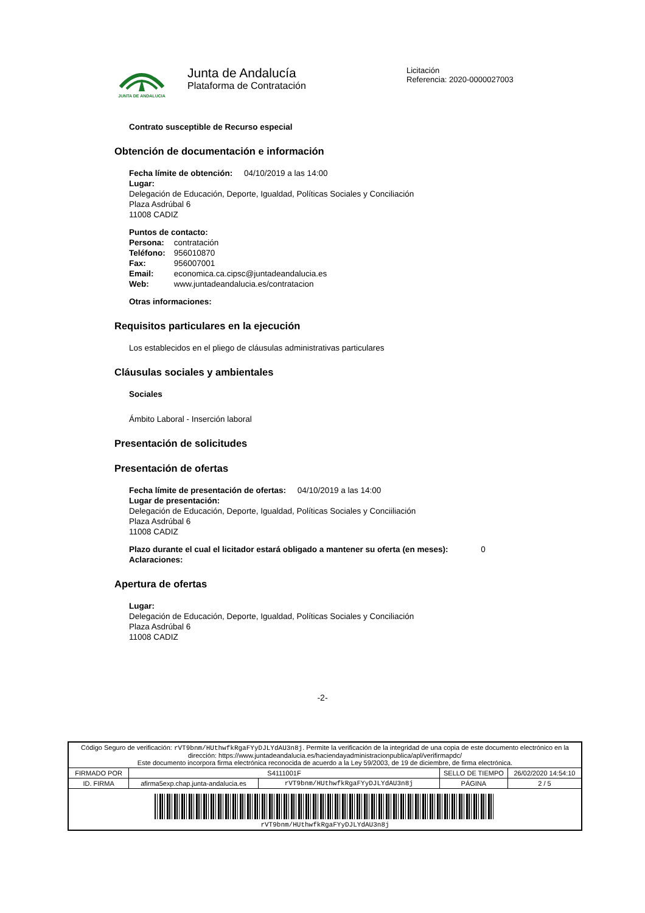JUNTA DE ANDALUCIA
Junta de Andalucía
Plataforma de Contratación
Licitación
Referencia: 2020-0000027003
Contrato susceptible de Recurso especial
Obtención de documentación e información
Fecha límite de obtención: 04/10/2019 a las 14:00
Lugar:
Delegación de Educación, Deporte, Igualdad, Políticas Sociales y Conciliación
Plaza Asdrúbal 6
11008 CADIZ
Puntos de contacto:
| Persona: | contratación |
| Teléfono: | 956010870 |
| Fax: | 956007001 |
| Email: | economica.ca.cipsc@juntadeandalucia.es |
| Web: | www.juntadeandalucia.es/contratacion |
Otras informaciones:
Requisitos particulares en la ejecución
Los establecidos en el pliego de cláusulas administrativas particulares
Cláusulas sociales y ambientales
Sociales
Ámbito Laboral - Inserción laboral
Presentación de solicitudes
Presentación de ofertas
Fecha límite de presentación de ofertas: 04/10/2019 a las 14:00
Lugar de presentación:
Delegación de Educación, Deporte, Igualdad, Políticas Sociales y Conciiliación
Plaza Asdrúbal 6
11008 CADIZ
Plazo durante el cual el licitador estará obligado a mantener su oferta (en meses): 0
Aclaraciones:
Apertura de ofertas
Lugar:
Delegación de Educación, Deporte, Igualdad, Políticas Sociales y Conciliación
Plaza Asdrúbal 6
11008 CADIZ
-2-
| Código Seguro de verificación: rVT9bnm/HUthwfkRgaFYyDJLYdAU3n8j . Permite la verificación de la integridad de una copia de este documento electrónico en la dirección: https://www.juntadeandalucia.es/haciendayadministracionpublica/apl/verifirmapdc/ Este documento incorpora firma electrónica reconocida de acuerdo a la Ley 59/2003, de 19 de diciembre, de firma electrónica. | | | | |
| FIRMADO POR | S4111001F | | SELLO DE TIEMPO | 26/02/2020 14:54:10 |
| ID. FIRMA | afirma5exp.chap.junta-andalucia.es | rVT9bnm/HUthwfkRgaFYyDJLYdAU3n8j | PÁGINA | 2 / 5 |
| rVT9bnm/HUthwfkRgaFYyDJLYdAU3n8j | | | | |